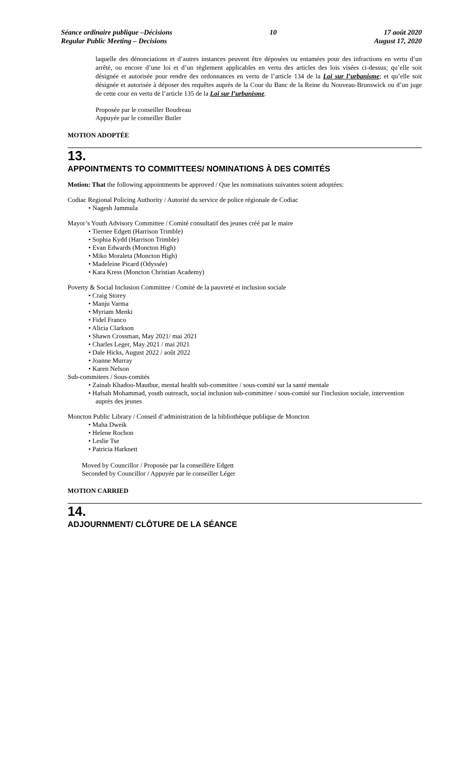Séance ordinaire publique –Décisions
Regular Public Meeting – Decisions
10 17 août 2020
August 17, 2020
laquelle des dénonciations et d’autres instances peuvent être déposées ou entamées pour des infractions en vertu d’un arrêté, ou encore d’une loi et d’un règlement applicables en vertu des articles des lois visées ci-dessus; qu’elle soit désignée et autorisée pour rendre des ordonnances en vertu de l’article 134 de la Loi sur l’urbanisme; et qu’elle soit désignée et autorisée à déposer des requêtes auprès de la Cour du Banc de la Reine du Nouveau-Brunswick ou d’un juge de cette cour en vertu de l’article 135 de la Loi sur l’urbanisme.
Proposée par le conseiller Boudreau
Appuyée par le conseiller Butler
MOTION ADOPTÉE
13.
APPOINTMENTS TO COMMITTEES/ NOMINATIONS À DES COMITÉS
Motion: That the following appointments be approved / Que les nominations suivantes soient adoptées:
Codiac Regional Policing Authority / Autorité du service de police régionale de Codiac
Nagesh Jammula
Mayor’s Youth Advisory Committee / Comité consultatif des jeunes créé par le maire
Tiernee Edgett (Harrison Trimble)
Sophia Kydd (Harrison Trimble)
Evan Edwards (Moncton High)
Miko Moraleta (Moncton High)
Madeleine Picard (Odyssée)
Kara Kress (Moncton Christian Academy)
Poverty & Social Inclusion Committee / Comité de la pauvreté et inclusion sociale
Craig Storey
Manju Varma
Myriam Menki
Fidel Franco
Alicia Clarkson
Shawn Crossman, May 2021/ mai 2021
Charles Leger, May 2021 / mai 2021
Dale Hicks, August 2022 / août 2022
Joanne Murray
Karen Nelson
Sub-commitees / Sous-comités
Zainab Khadoo-Mautbur, mental health sub-committee / sous-comité sur la santé mentale
Hafsah Mohammad, youth outreach, social inclusion sub-committee / sous-comité sur l'inclusion sociale, intervention auprès des jeunes
Moncton Public Library / Conseil d’administration de la bibliothèque publique de Moncton
Maha Dweik
Helene Rochon
Leslie Tse
Patricia Harknett
Moved by Councillor / Proposée par la conseillère Edgett
Seconded by Councillor / Appuyée par le conseiller Léger
MOTION CARRIED
14.
ADJOURNMENT/ CLÔTURE DE LA SÉANCE